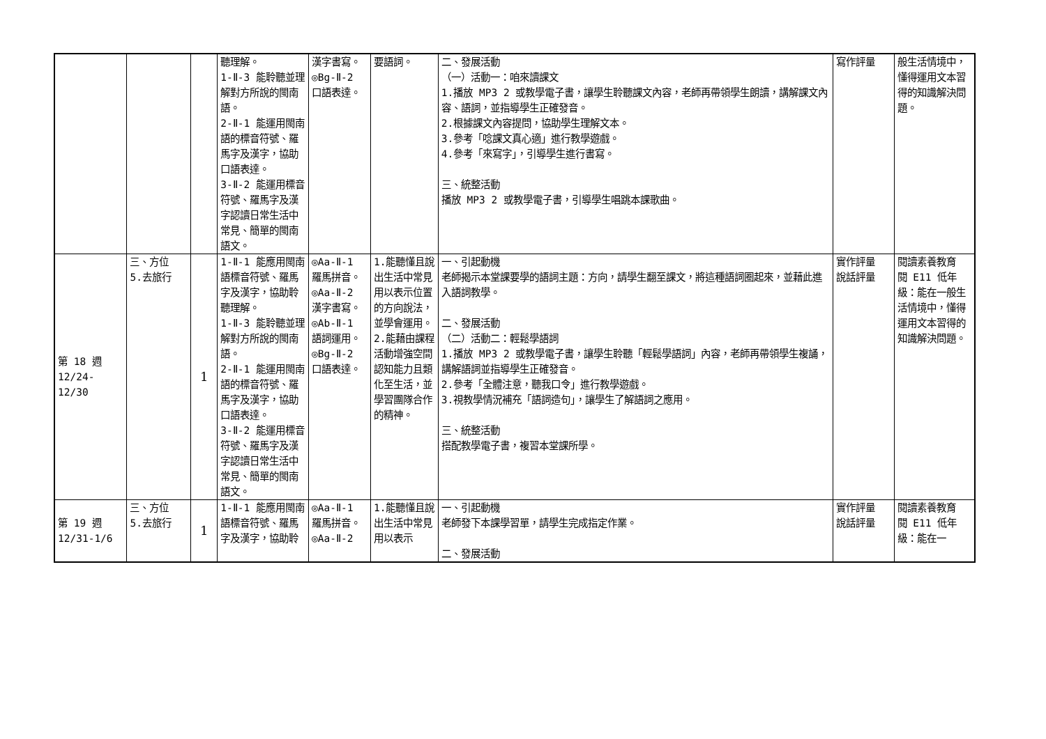| | | | 聽理解。 1-Ⅱ-3 能聆聽並理解對方所說的閩南語。 2-Ⅱ-1 能運用閩南語的標音符號、羅馬字及漢字，協助口語表達。 3-Ⅱ-2 能運用標音符號、羅馬字及漢字認讀日常生活中常見、簡單的閩南語文。 | 漢字書寫。 ◎Bg-Ⅱ-2 口語表達。 | 要語詞。 | 二、發展活動 （一）活動一：咱來讀課文 1.播放 MP3 2 或教學電子書，讓學生聆聽課文內容，老師再帶領學生朗讀，講解課文內容、語詞，並指導學生正確發音。 2.根據課文內容提問，協助學生理解文本。 3.參考「唸課文真心適」進行教學遊戲。 4.參考「來寫字」，引導學生進行書寫。 三、統整活動 播放 MP3 2 或教學電子書，引導學生唱跳本課歌曲。 | 寫作評量 | 般生活情境中，懂得運用文本習得的知識解決問題。 |
| 第 18 週 12/24- 12/30 | 三、方位 5.去旅行 | 1 | 1-Ⅱ-1 能應用閩南語標音符號、羅馬字及漢字，協助聆聽理解。 1-Ⅱ-3 能聆聽並理解對方所說的閩南語。 2-Ⅱ-1 能運用閩南語的標音符號、羅馬字及漢字，協助口語表達。 3-Ⅱ-2 能運用標音符號、羅馬字及漢字認讀日常生活中常見、簡單的閩南語文。 | ◎Aa-Ⅱ-1 羅馬拼音。 ◎Aa-Ⅱ-2 漢字書寫。 ◎Ab-Ⅱ-1 語詞運用。 ◎Bg-Ⅱ-2 口語表達。 | 1.能聽懂且說出生活中常見用以表示位置的方向說法，並學會運用。 2.能藉由課程活動增強空間認知能力且類化至生活，並學習團隊合作的精神。 | 一、引起動機 老師揭示本堂課要學的語詞主題：方向，請學生翻至課文，將這種語詞圈起來，並藉此進入語詞教學。 二、發展活動 （二）活動二：輕鬆學語詞 1.播放 MP3 2 或教學電子書，讓學生聆聽「輕鬆學語詞」內容，老師再帶領學生複誦，講解語詞並指導學生正確發音。 2.參考「全體注意，聽我口令」進行教學遊戲。 3.視教學情況補充「語詞造句」，讓學生了解語詞之應用。 三、統整活動 搭配教學電子書，複習本堂課所學。 | 實作評量 說話評量 | 閱讀素養教育 閱 E11 低年級：能在一般生活情境中，懂得運用文本習得的知識解決問題。 |
| 第 19 週 12/31-1/6 | 三、方位 5.去旅行 | 1 | 1-Ⅱ-1 能應用閩南語標音符號、羅馬字及漢字，協助聆 | ◎Aa-Ⅱ-1 羅馬拼音。 ◎Aa-Ⅱ-2 | 1.能聽懂且說出生活中常見用以表示 | 一、引起動機 老師發下本課學習單，請學生完成指定作業。 二、發展活動 | 實作評量 說話評量 | 閱讀素養教育 閱 E11 低年級：能在一 |